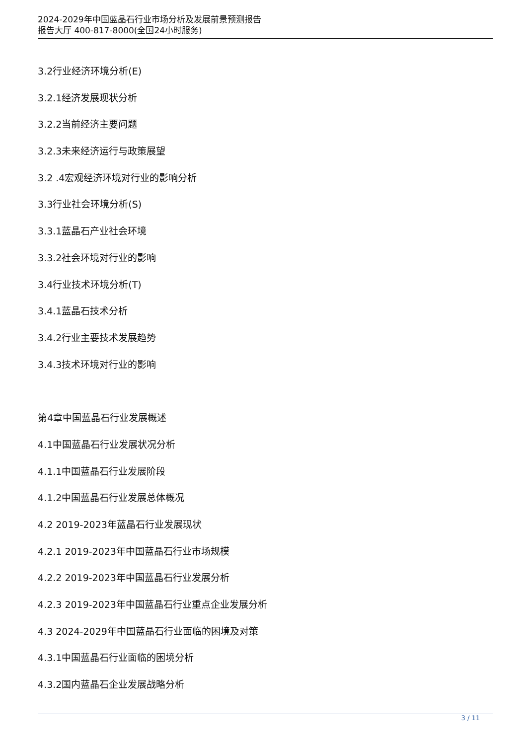2024-2029年中国蓝晶石行业市场分析及发展前景预测报告
报告大厅 400-817-8000(全国24小时服务)
3.2行业经济环境分析(E)
3.2.1经济发展现状分析
3.2.2当前经济主要问题
3.2.3未来经济运行与政策展望
3.2 .4宏观经济环境对行业的影响分析
3.3行业社会环境分析(S)
3.3.1蓝晶石产业社会环境
3.3.2社会环境对行业的影响
3.4行业技术环境分析(T)
3.4.1蓝晶石技术分析
3.4.2行业主要技术发展趋势
3.4.3技术环境对行业的影响
第4章中国蓝晶石行业发展概述
4.1中国蓝晶石行业发展状况分析
4.1.1中国蓝晶石行业发展阶段
4.1.2中国蓝晶石行业发展总体概况
4.2 2019-2023年蓝晶石行业发展现状
4.2.1 2019-2023年中国蓝晶石行业市场规模
4.2.2 2019-2023年中国蓝晶石行业发展分析
4.2.3 2019-2023年中国蓝晶石行业重点企业发展分析
4.3 2024-2029年中国蓝晶石行业面临的困境及对策
4.3.1中国蓝晶石行业面临的困境分析
4.3.2国内蓝晶石企业发展战略分析
3 / 11